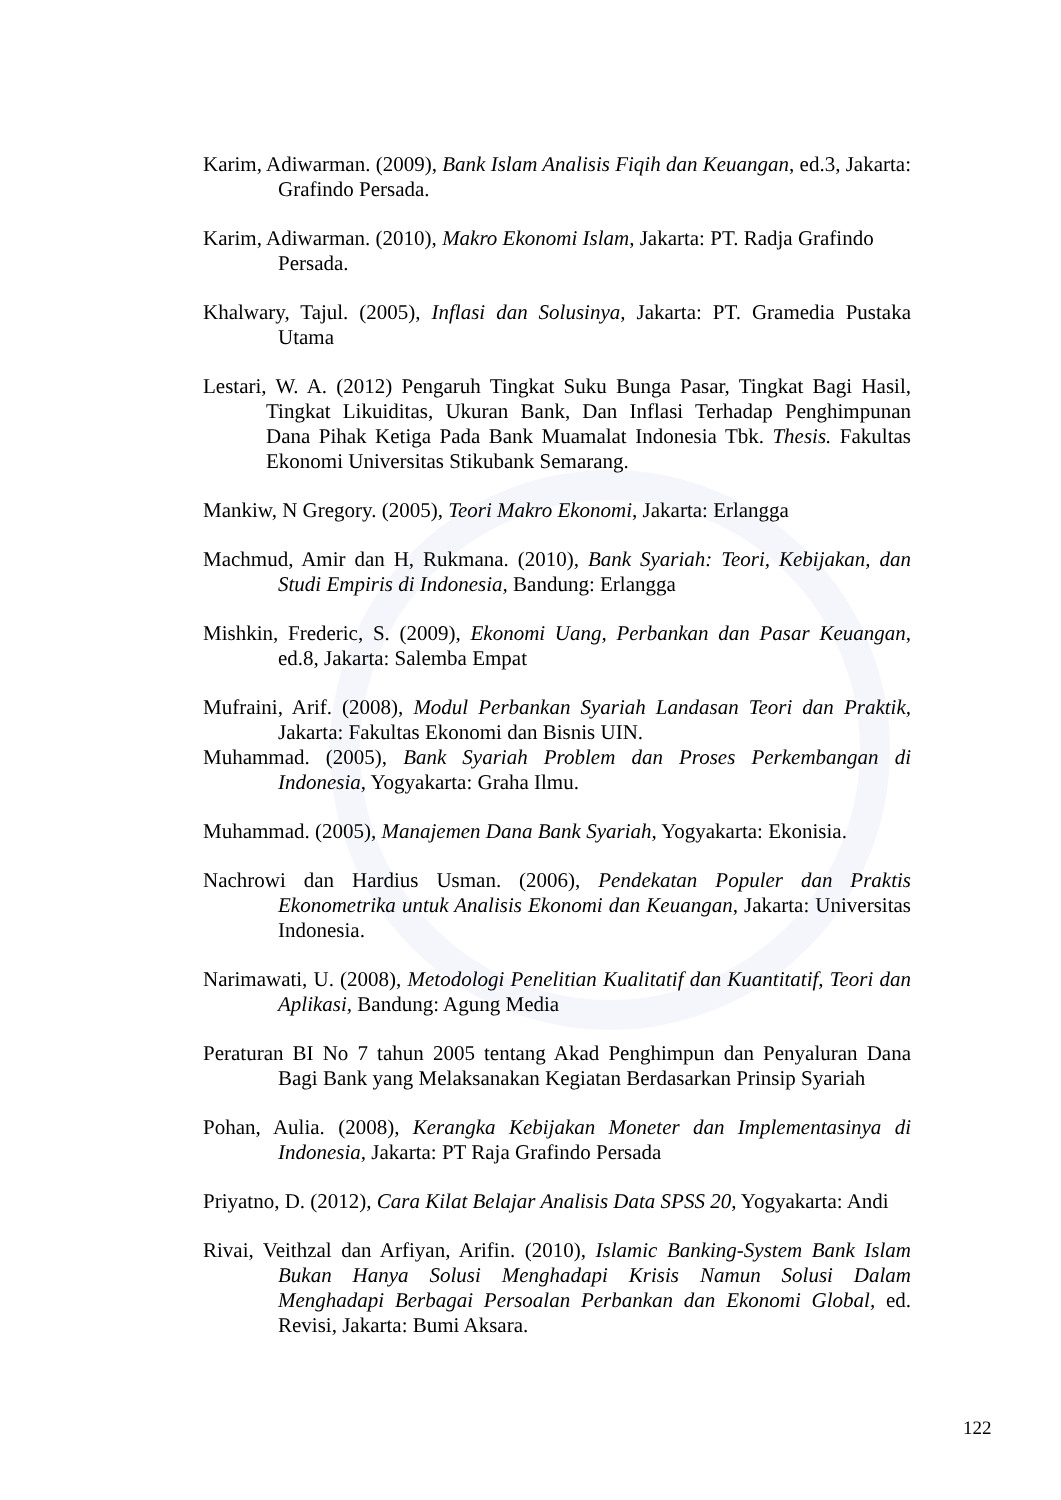Karim, Adiwarman. (2009), Bank Islam Analisis Fiqih dan Keuangan, ed.3, Jakarta: Grafindo Persada.
Karim, Adiwarman. (2010), Makro Ekonomi Islam, Jakarta: PT. Radja Grafindo Persada.
Khalwary, Tajul. (2005), Inflasi dan Solusinya, Jakarta: PT. Gramedia Pustaka Utama
Lestari, W. A. (2012) Pengaruh Tingkat Suku Bunga Pasar, Tingkat Bagi Hasil, Tingkat Likuiditas, Ukuran Bank, Dan Inflasi Terhadap Penghimpunan Dana Pihak Ketiga Pada Bank Muamalat Indonesia Tbk. Thesis. Fakultas Ekonomi Universitas Stikubank Semarang.
Mankiw, N Gregory. (2005), Teori Makro Ekonomi, Jakarta: Erlangga
Machmud, Amir dan H, Rukmana. (2010), Bank Syariah: Teori, Kebijakan, dan Studi Empiris di Indonesia, Bandung: Erlangga
Mishkin, Frederic, S. (2009), Ekonomi Uang, Perbankan dan Pasar Keuangan, ed.8, Jakarta: Salemba Empat
Mufraini, Arif. (2008), Modul Perbankan Syariah Landasan Teori dan Praktik, Jakarta: Fakultas Ekonomi dan Bisnis UIN.
Muhammad. (2005), Bank Syariah Problem dan Proses Perkembangan di Indonesia, Yogyakarta: Graha Ilmu.
Muhammad. (2005), Manajemen Dana Bank Syariah, Yogyakarta: Ekonisia.
Nachrowi dan Hardius Usman. (2006), Pendekatan Populer dan Praktis Ekonometrika untuk Analisis Ekonomi dan Keuangan, Jakarta: Universitas Indonesia.
Narimawati, U. (2008), Metodologi Penelitian Kualitatif dan Kuantitatif, Teori dan Aplikasi, Bandung: Agung Media
Peraturan BI No 7 tahun 2005 tentang Akad Penghimpun dan Penyaluran Dana Bagi Bank yang Melaksanakan Kegiatan Berdasarkan Prinsip Syariah
Pohan, Aulia. (2008), Kerangka Kebijakan Moneter dan Implementasinya di Indonesia, Jakarta: PT Raja Grafindo Persada
Priyatno, D. (2012), Cara Kilat Belajar Analisis Data SPSS 20, Yogyakarta: Andi
Rivai, Veithzal dan Arfiyan, Arifin. (2010), Islamic Banking-System Bank Islam Bukan Hanya Solusi Menghadapi Krisis Namun Solusi Dalam Menghadapi Berbagai Persoalan Perbankan dan Ekonomi Global, ed. Revisi, Jakarta: Bumi Aksara.
122